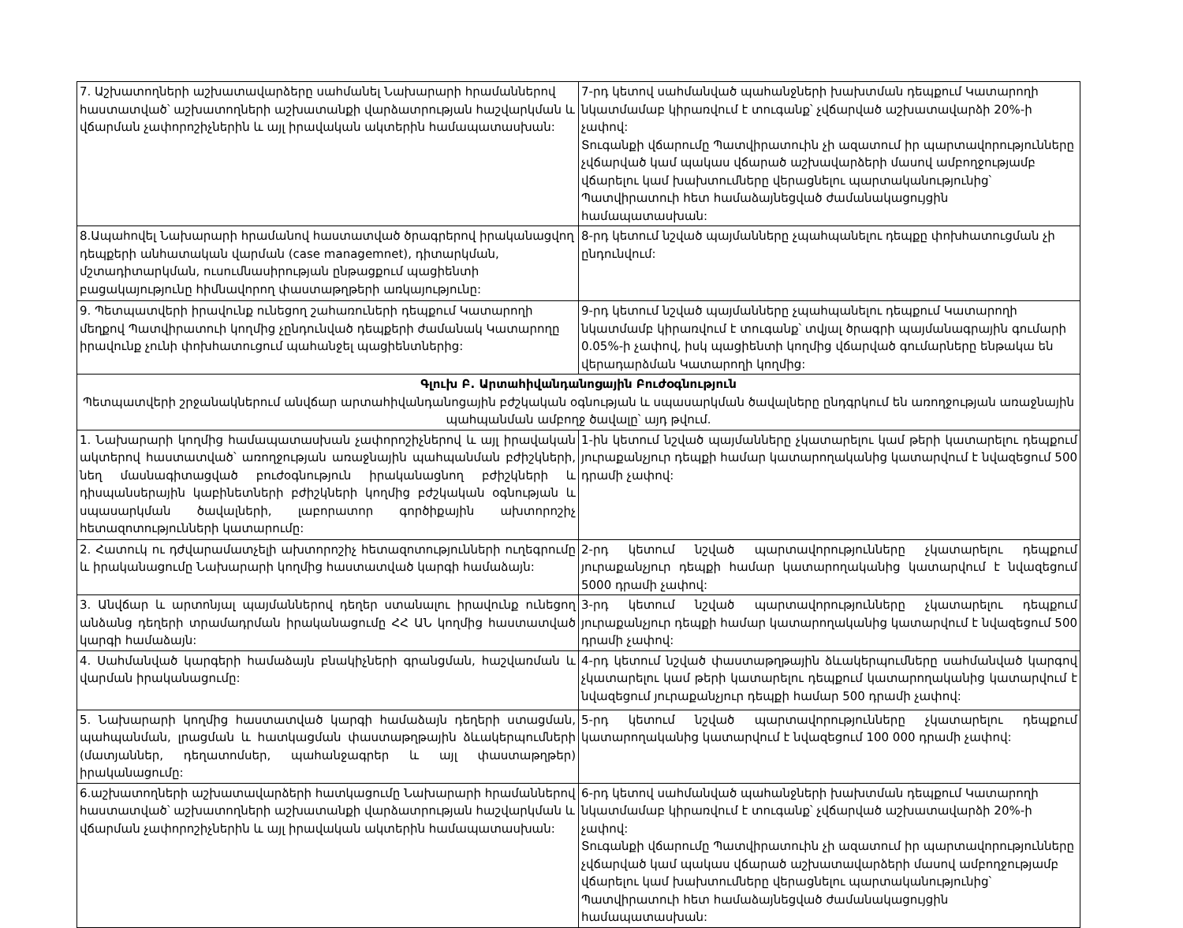| 7. Աշխատողների աշխատավարձերը սահմանել Նախարարի հրամաններով հաստատված՝ աշխատողների աշխատանքի վարձատրության հաշվարկման և վճարման չափորոշիչներին և այլ իրավական ակտերին համապատասխան: | 7-րդ կետով սահմանված պահանջների խախտման դեպքում Կատարողի նկատմամաբ կիրառվում է տուգանք՝ չվճարված աշխատավարձի 20%-ի չափով: Տուգանքի վճարումը Պատվիրատուին չի ազատում իր պարտավորությունները չվճարված կամ պակաս վճարած աշխավարձերի մասով ամբողջությամբ վճարելու կամ խախտումները վերացնելու պարտականությունից՝ Պատվիրատուի հետ համաձայնեցված ժամանակացույցին համապատասխան: |
| 8.Ապահովել Նախարարի հրամանով հաստատված ծրագրերով իրականացվող դեպքերի անհատական վարման (case managemnet), դիտարկման, մշտադիտարկման, ուսումնասիրության ընթացքում պացիենտի բացակայությունը հիմնավորող փաստաթղթերի առկայությունը: | 8-րդ կետում նշված պայմանները չպահպանելու դեպքը փոխհատուցման չի ընդունվում: |
| 9. Պետպատվերի իրավունք ունեցող շահառուների դեպքում Կատարողի մեղքով Պատվիրատուի կողմից չընդունված դեպքերի ժամանակ Կատարողը իրավունք չունի փոխհատուցում պահանջել պացիենտներից: | 9-րդ կետում նշված պայմանները չպահպանելու դեպքում Կատարողի նկատմամբ կիրառվում է տուգանք՝ տվյալ ծրագրի պայմանագրային գումարի 0.05%-ի չափով, իսկ պացիենտի կողմից վճարված գումարները ենթակա են վերադարձման Կատարողի կողմից: |
| Գլուխ Բ. Արտահիվանդանոցային Բուժօգնություն Պետպատվերի շրջանակներում անվճար արտահիվանդանոցային բժշկական օգնության և սպասարկման ծավալները ընդգրկում են առողջության առաջնային պահպանման ամբողջ ծավալը՝ այդ թվում. | |
| 1. Նախարարի կողմից համապատասխան չափորոշիչներով և այլ իրավական ակտերով հաստատված՝ առողջության առաջնային պահպանման բժիշկների, նեղ մասնագիտացված բուժօգնություն իրականացնող բժիշկների և դիսպանսերային կաբինետների բժիշկների կողմից բժշկական օգնության և սպասարկման ծավալների, լաբորատոր գործիքային ախտորոշիչ հետազոտությունների կատարումը: | 1-ին կետում նշված պայմանները չկատարելու կամ թերի կատարելու դեպքում յուրաքանչյուր դեպքի համար կատարողականից կատարվում է նվազեցում 500 դրամի չափով: |
| 2. Հատուկ ու դժվարամատչելի ախտորոշիչ հետազոտությունների ուղեգրումը և իրականացումը Նախարարի կողմից հաստատված կարգի համաձայն: | 2-րդ կետում նշված պարտավորությունները չկատարելու դեպքում յուրաքանչյուր դեպքի համար կատարողականից կատարվում է նվազեցում 5000 դրամի չափով: |
| 3. Անվճար և արտոնյալ պայմաններով դեղեր ստանալու իրավունք ունեցող անձանց դեղերի տրամադրման իրականացումը ՀՀ ԱՆ կողմից հաստատված կարգի համաձայն: | 3-րդ կետում նշված պարտավորությունները չկատարելու դեպքում յուրաքանչյուր դեպքի համար կատարողականից կատարվում է նվազեցում 500 դրամի չափով: |
| 4. Սահմանված կարգերի համաձայն բնակիչների գրանցման, հաշվառման և վարման իրականացումը: | 4-րդ կետում նշված փաստաթղթային ձևակերպումները սահմանված կարգով չկատարելու կամ թերի կատարելու դեպքում կատարողականից կատարվում է նվազեցում յուրաքանչյուր դեպքի համար 500 դրամի չափով: |
| 5. Նախարարի կողմից հաստատված կարգի համաձայն դեղերի ստացման, պահպանման, լրացման և հատկացման փաստաթղթային ձևակերպումների (մատյաններ, դեղատոմսեր, պահանջագրեր և այլ փաստաթղթեր) իրականացումը: | 5-րդ կետում նշված պարտավորությունները չկատարելու դեպքում կատարողականից կատարվում է նվազեցում 100 000 դրամի չափով: |
| 6.աշխատողների աշխատավարձերի հատկացումը Նախարարի հրամաններով հաստատված՝ աշխատողների աշխատանքի վարձատրության հաշվարկման և վճարման չափորոշիչներին և այլ իրավական ակտերին համապատասխան: | 6-րդ կետով սահմանված պահանջների խախտման դեպքում Կատարողի նկատմամաբ կիրառվում է տուգանք՝ չվճարված աշխատավարձի 20%-ի չափով: Տուգանքի վճարումը Պատվիրատուին չի ազատում իր պարտավորությունները չվճարված կամ պակաս վճարած աշխատավարձերի մասով ամբողջությամբ վճարելու կամ խախտումները վերացնելու պարտականությունից՝ Պատվիրատուի հետ համաձայնեցված ժամանակացույցին համապատասխան: |